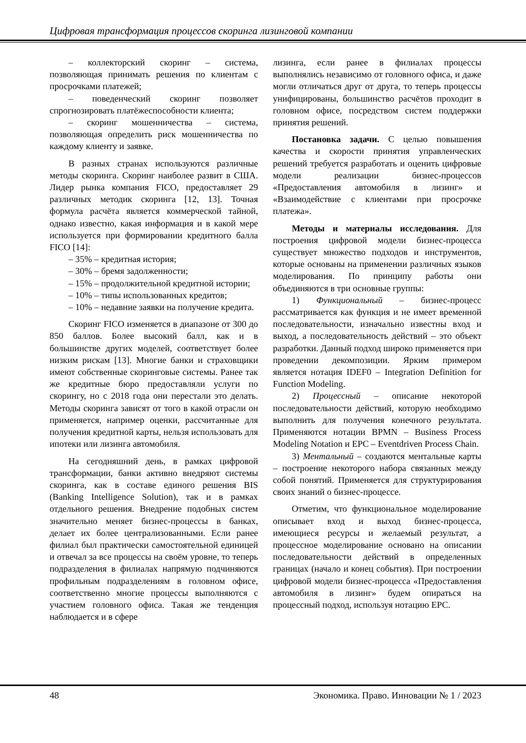Цифровая трансформация процессов скоринга лизинговой компании
– коллекторский скоринг – система, позволяющая принимать решения по клиентам с просрочками платежей;
– поведенческий скоринг позволяет спрогнозировать платёжеспособности клиента;
– скоринг мошенничества – система, позволяющая определить риск мошенничества по каждому клиенту и заявке.
В разных странах используются различные методы скоринга. Скоринг наиболее развит в США. Лидер рынка компания FICO, предоставляет 29 различных методик скоринга [12, 13]. Точная формула расчёта является коммерческой тайной, однако известно, какая информация и в какой мере используется при формировании кредитного балла FICO [14]:
– 35% – кредитная история;
– 30% – бремя задолженности;
– 15% – продолжительной кредитной истории;
– 10% – типы использованных кредитов;
– 10% – недавние заявки на получение кредита.
Скоринг FICO изменяется в диапазоне от 300 до 850 баллов. Более высокий балл, как и в большинстве других моделей, соответствует более низким рискам [13]. Многие банки и страховщики имеют собственные скоринговые системы. Ранее так же кредитные бюро предоставляли услуги по скорингу, но с 2018 года они перестали это делать. Методы скоринга зависят от того в какой отрасли он применяется, например оценки, рассчитанные для получения кредитной карты, нельзя использовать для ипотеки или лизинга автомобиля.
На сегодняшний день, в рамках цифровой трансформации, банки активно внедряют системы скоринга, как в составе единого решения BIS (Banking Intelligence Solution), так и в рамках отдельного решения. Внедрение подобных систем значительно меняет бизнес-процессы в банках, делает их более централизованными. Если ранее филиал был практически самостоятельной единицей и отвечал за все процессы на своём уровне, то теперь подразделения в филиалах напрямую подчиняются профильным подразделениям в головном офисе, соответственно многие процессы выполняются с участием головного офиса. Такая же тенденция наблюдается и в сфере
лизинга, если ранее в филиалах процессы выполнялись независимо от головного офиса, и даже могли отличаться друг от друга, то теперь процессы унифицированы, большинство расчётов проходит в головном офисе, посредством систем поддержки принятия решений.
Постановка задачи. С целью повышения качества и скорости принятия управленческих решений требуется разработать и оценить цифровые модели реализации бизнес-процессов «Предоставления автомобиля в лизинг» и «Взаимодействие с клиентами при просрочке платежа».
Методы и материалы исследования. Для построения цифровой модели бизнес-процесса существует множество подходов и инструментов, которые основаны на применении различных языков моделирования. По принципу работы они объединяются в три основные группы:
1) Функциональный – бизнес-процесс рассматривается как функция и не имеет временной последовательности, изначально известны вход и выход, а последовательность действий – это объект разработки. Данный подход широко применяется при проведении декомпозиции. Ярким примером является нотация IDEF0 – Integration Definition for Function Modeling.
2) Процессный – описание некоторой последовательности действий, которую необходимо выполнить для получения конечного результата. Применяются нотации BPMN – Business Process Modeling Notation и EPC – Eventdriven Process Chain.
3) Ментальный – создаются ментальные карты – построение некоторого набора связанных между собой понятий. Применяется для структурирования своих знаний о бизнес-процессе.
Отметим, что функциональное моделирование описывает вход и выход бизнес-процесса, имеющиеся ресурсы и желаемый результат, а процессное моделирование основано на описании последовательности действий в определенных границах (начало и конец события). При построении цифровой модели бизнес-процесса «Предоставления автомобиля в лизинг» будем опираться на процессный подход, используя нотацию EPC.
48 Экономика. Право. Инновации № 1 / 2023